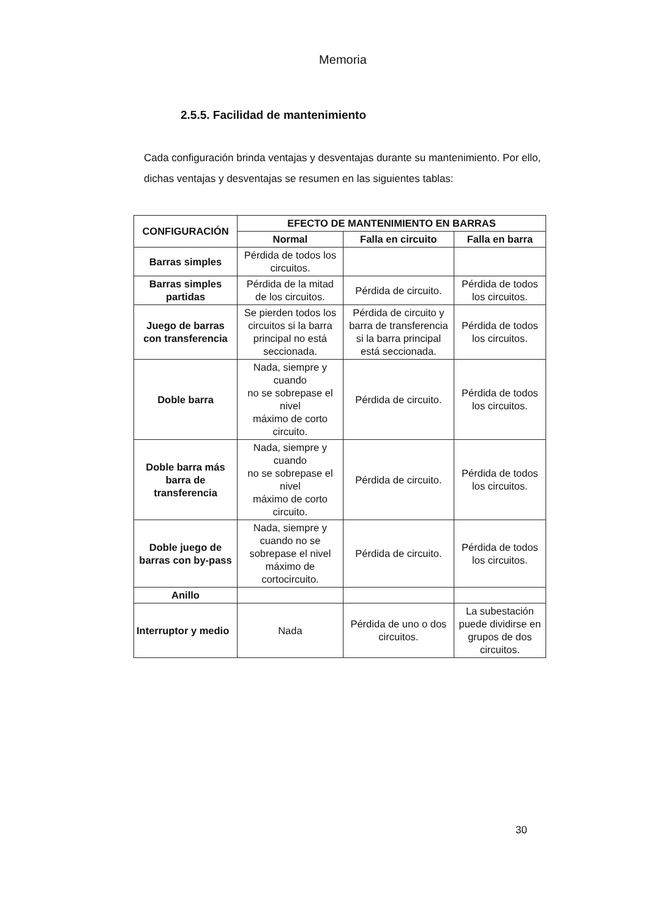Memoria
2.5.5. Facilidad de mantenimiento
Cada configuración brinda ventajas y desventajas durante su mantenimiento. Por ello, dichas ventajas y desventajas se resumen en las siguientes tablas:
| CONFIGURACIÓN | EFECTO DE MANTENIMIENTO EN BARRAS | | |
| --- | --- | --- | --- |
| | Normal | Falla en circuito | Falla en barra |
| Barras simples | Pérdida de todos los circuitos. | | |
| Barras simples partidas | Pérdida de la mitad de los circuitos. | Pérdida de circuito. | Pérdida de todos los circuitos. |
| Juego de barras con transferencia | Se pierden todos los circuitos si la barra principal no está seccionada. | Pérdida de circuito y barra de transferencia si la barra principal está seccionada. | Pérdida de todos los circuitos. |
| Doble barra | Nada, siempre y cuando no se sobrepase el nivel máximo de corto circuito. | Pérdida de circuito. | Pérdida de todos los circuitos. |
| Doble barra más barra de transferencia | Nada, siempre y cuando no se sobrepase el nivel máximo de corto circuito. | Pérdida de circuito. | Pérdida de todos los circuitos. |
| Doble juego de barras con by-pass | Nada, siempre y cuando no se sobrepase el nivel máximo de cortocircuito. | Pérdida de circuito. | Pérdida de todos los circuitos. |
| Anillo | | | |
| Interruptor y medio | Nada | Pérdida de uno o dos circuitos. | La subestación puede dividirse en grupos de dos circuitos. |
30